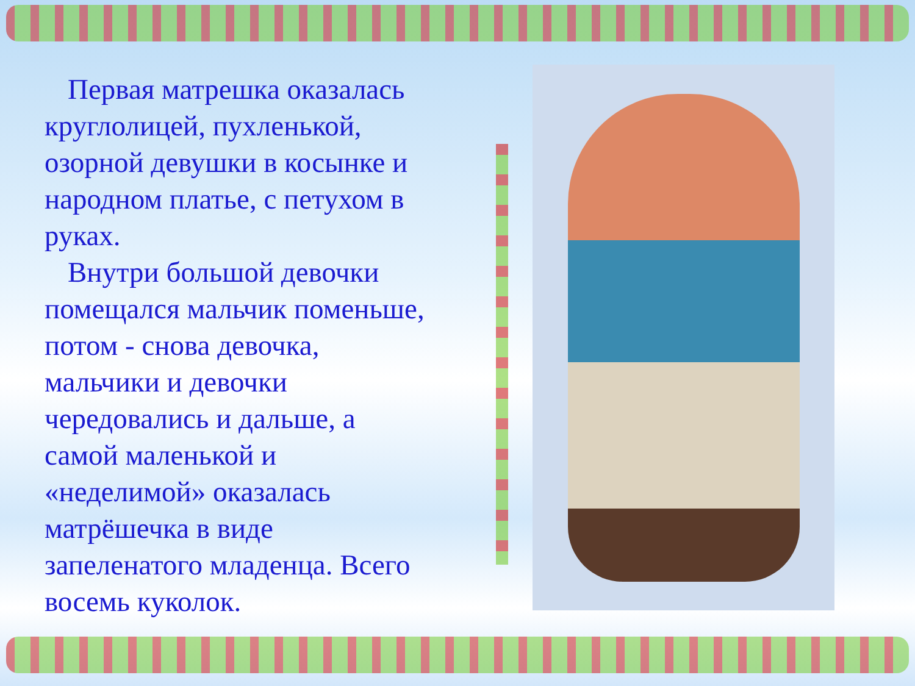Первая матрешка оказалась круглолицей, пухленькой, озорной девушки в косынке и народном платье, с петухом в руках.
Внутри большой девочки помещался мальчик поменьше, потом - снова девочка, мальчики и девочки чередовались и дальше, а самой маленькой и «неделимой» оказалась матрёшечка в виде запеленатого младенца. Всего восемь куколок.